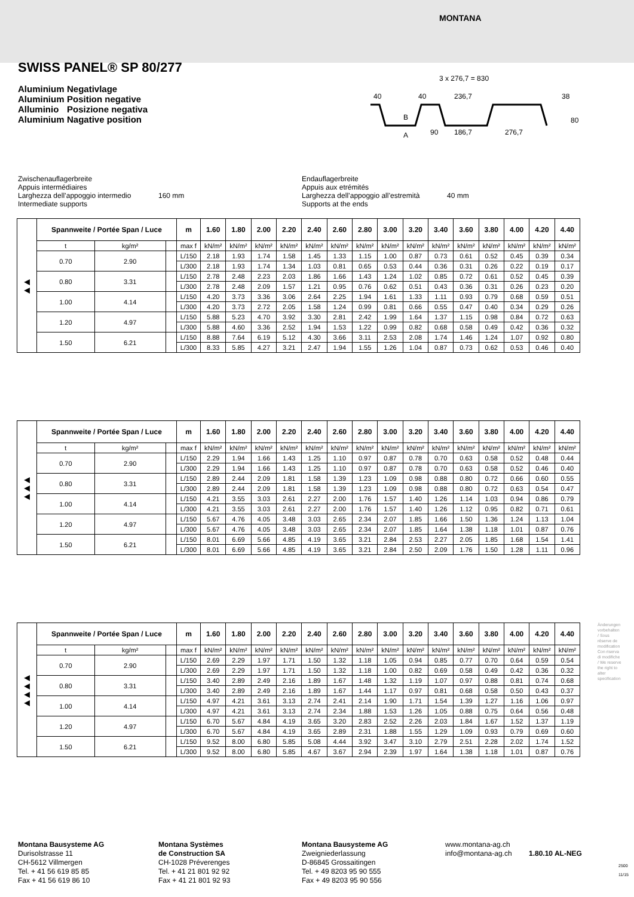MONTANA
SWISS PANEL® SP 80/277
Aluminium Negativlage
Aluminium Position negative
Alluminio Posizione negativa
Aluminium Nagative position
3 x 276,7 = 830
40
40
236,7
38
B
A
90
186,7
276,7
80
Zwischenauflagerbreite
Appuis intermédiaires
Larghezza dell’appoggio intermedio
Intermediate supports
160 mm
Endauflagerbreite
Appuis aux etrémités
Larghezza dell’appoggio all’estremità
Supports at the ends
40 mm
| ◀ ◀ | Spannweite / Portée Span / Luce | | | m | 1.60 | 1.80 | 2.00 | 2.20 | 2.40 | 2.60 | 2.80 | 3.00 | 3.20 | 3.40 | 3.60 | 3.80 | 4.00 | 4.20 | 4.40 |
| --- | --- | --- | --- | --- | --- | --- | --- | --- | --- | --- | --- | --- | --- | --- | --- | --- | --- | --- | --- |
| | t | kg/m² | | max f | kN/m² | kN/m² | kN/m² | kN/m² | kN/m² | kN/m² | kN/m² | kN/m² | kN/m² | kN/m² | kN/m² | kN/m² | kN/m² | kN/m² | kN/m² |
| | 0.70 | 2.90 | | L/150 | 2.18 | 1.93 | 1.74 | 1.58 | 1.45 | 1.33 | 1.15 | 1.00 | 0.87 | 0.73 | 0.61 | 0.52 | 0.45 | 0.39 | 0.34 |
| | | | | L/300 | 2.18 | 1.93 | 1.74 | 1.34 | 1.03 | 0.81 | 0.65 | 0.53 | 0.44 | 0.36 | 0.31 | 0.26 | 0.22 | 0.19 | 0.17 |
| | 0.80 | 3.31 | | L/150 | 2.78 | 2.48 | 2.23 | 2.03 | 1.86 | 1.66 | 1.43 | 1.24 | 1.02 | 0.85 | 0.72 | 0.61 | 0.52 | 0.45 | 0.39 |
| | | | | L/300 | 2.78 | 2.48 | 2.09 | 1.57 | 1.21 | 0.95 | 0.76 | 0.62 | 0.51 | 0.43 | 0.36 | 0.31 | 0.26 | 0.23 | 0.20 |
| | 1.00 | 4.14 | | L/150 | 4.20 | 3.73 | 3.36 | 3.06 | 2.64 | 2.25 | 1.94 | 1.61 | 1.33 | 1.11 | 0.93 | 0.79 | 0.68 | 0.59 | 0.51 |
| | | | | L/300 | 4.20 | 3.73 | 2.72 | 2.05 | 1.58 | 1.24 | 0.99 | 0.81 | 0.66 | 0.55 | 0.47 | 0.40 | 0.34 | 0.29 | 0.26 |
| | 1.20 | 4.97 | | L/150 | 5.88 | 5.23 | 4.70 | 3.92 | 3.30 | 2.81 | 2.42 | 1.99 | 1.64 | 1.37 | 1.15 | 0.98 | 0.84 | 0.72 | 0.63 |
| | | | | L/300 | 5.88 | 4.60 | 3.36 | 2.52 | 1.94 | 1.53 | 1.22 | 0.99 | 0.82 | 0.68 | 0.58 | 0.49 | 0.42 | 0.36 | 0.32 |
| | 1.50 | 6.21 | | L/150 | 8.88 | 7.64 | 6.19 | 5.12 | 4.30 | 3.66 | 3.11 | 2.53 | 2.08 | 1.74 | 1.46 | 1.24 | 1.07 | 0.92 | 0.80 |
| | | | | L/300 | 8.33 | 5.85 | 4.27 | 3.21 | 2.47 | 1.94 | 1.55 | 1.26 | 1.04 | 0.87 | 0.73 | 0.62 | 0.53 | 0.46 | 0.40 |
| ◀ ◀ ◀ | Spannweite / Portée Span / Luce | | | m | 1.60 | 1.80 | 2.00 | 2.20 | 2.40 | 2.60 | 2.80 | 3.00 | 3.20 | 3.40 | 3.60 | 3.80 | 4.00 | 4.20 | 4.40 |
| --- | --- | --- | --- | --- | --- | --- | --- | --- | --- | --- | --- | --- | --- | --- | --- | --- | --- | --- | --- |
| | t | kg/m² | | max f | kN/m² | kN/m² | kN/m² | kN/m² | kN/m² | kN/m² | kN/m² | kN/m² | kN/m² | kN/m² | kN/m² | kN/m² | kN/m² | kN/m² | kN/m² |
| | 0.70 | 2.90 | | L/150 | 2.29 | 1.94 | 1.66 | 1.43 | 1.25 | 1.10 | 0.97 | 0.87 | 0.78 | 0.70 | 0.63 | 0.58 | 0.52 | 0.48 | 0.44 |
| | | | | L/300 | 2.29 | 1.94 | 1.66 | 1.43 | 1.25 | 1.10 | 0.97 | 0.87 | 0.78 | 0.70 | 0.63 | 0.58 | 0.52 | 0.46 | 0.40 |
| | 0.80 | 3.31 | | L/150 | 2.89 | 2.44 | 2.09 | 1.81 | 1.58 | 1.39 | 1.23 | 1.09 | 0.98 | 0.88 | 0.80 | 0.72 | 0.66 | 0.60 | 0.55 |
| | | | | L/300 | 2.89 | 2.44 | 2.09 | 1.81 | 1.58 | 1.39 | 1.23 | 1.09 | 0.98 | 0.88 | 0.80 | 0.72 | 0.63 | 0.54 | 0.47 |
| | 1.00 | 4.14 | | L/150 | 4.21 | 3.55 | 3.03 | 2.61 | 2.27 | 2.00 | 1.76 | 1.57 | 1.40 | 1.26 | 1.14 | 1.03 | 0.94 | 0.86 | 0.79 |
| | | | | L/300 | 4.21 | 3.55 | 3.03 | 2.61 | 2.27 | 2.00 | 1.76 | 1.57 | 1.40 | 1.26 | 1.12 | 0.95 | 0.82 | 0.71 | 0.61 |
| | 1.20 | 4.97 | | L/150 | 5.67 | 4.76 | 4.05 | 3.48 | 3.03 | 2.65 | 2.34 | 2.07 | 1.85 | 1.66 | 1.50 | 1.36 | 1.24 | 1.13 | 1.04 |
| | | | | L/300 | 5.67 | 4.76 | 4.05 | 3.48 | 3.03 | 2.65 | 2.34 | 2.07 | 1.85 | 1.64 | 1.38 | 1.18 | 1.01 | 0.87 | 0.76 |
| | 1.50 | 6.21 | | L/150 | 8.01 | 6.69 | 5.66 | 4.85 | 4.19 | 3.65 | 3.21 | 2.84 | 2.53 | 2.27 | 2.05 | 1.85 | 1.68 | 1.54 | 1.41 |
| | | | | L/300 | 8.01 | 6.69 | 5.66 | 4.85 | 4.19 | 3.65 | 3.21 | 2.84 | 2.50 | 2.09 | 1.76 | 1.50 | 1.28 | 1.11 | 0.96 |
| ◀ ◀ ◀ ◀ | Spannweite / Portée Span / Luce | | | m | 1.60 | 1.80 | 2.00 | 2.20 | 2.40 | 2.60 | 2.80 | 3.00 | 3.20 | 3.40 | 3.60 | 3.80 | 4.00 | 4.20 | 4.40 |
| --- | --- | --- | --- | --- | --- | --- | --- | --- | --- | --- | --- | --- | --- | --- | --- | --- | --- | --- | --- |
| | t | kg/m² | | max f | kN/m² | kN/m² | kN/m² | kN/m² | kN/m² | kN/m² | kN/m² | kN/m² | kN/m² | kN/m² | kN/m² | kN/m² | kN/m² | kN/m² | kN/m² |
| | 0.70 | 2.90 | | L/150 | 2.69 | 2.29 | 1.97 | 1.71 | 1.50 | 1.32 | 1.18 | 1.05 | 0.94 | 0.85 | 0.77 | 0.70 | 0.64 | 0.59 | 0.54 |
| | | | | L/300 | 2.69 | 2.29 | 1.97 | 1.71 | 1.50 | 1.32 | 1.18 | 1.00 | 0.82 | 0.69 | 0.58 | 0.49 | 0.42 | 0.36 | 0.32 |
| | 0.80 | 3.31 | | L/150 | 3.40 | 2.89 | 2.49 | 2.16 | 1.89 | 1.67 | 1.48 | 1.32 | 1.19 | 1.07 | 0.97 | 0.88 | 0.81 | 0.74 | 0.68 |
| | | | | L/300 | 3.40 | 2.89 | 2.49 | 2.16 | 1.89 | 1.67 | 1.44 | 1.17 | 0.97 | 0.81 | 0.68 | 0.58 | 0.50 | 0.43 | 0.37 |
| | 1.00 | 4.14 | | L/150 | 4.97 | 4.21 | 3.61 | 3.13 | 2.74 | 2.41 | 2.14 | 1.90 | 1.71 | 1.54 | 1.39 | 1.27 | 1.16 | 1.06 | 0.97 |
| | | | | L/300 | 4.97 | 4.21 | 3.61 | 3.13 | 2.74 | 2.34 | 1.88 | 1.53 | 1.26 | 1.05 | 0.88 | 0.75 | 0.64 | 0.56 | 0.48 |
| | 1.20 | 4.97 | | L/150 | 6.70 | 5.67 | 4.84 | 4.19 | 3.65 | 3.20 | 2.83 | 2.52 | 2.26 | 2.03 | 1.84 | 1.67 | 1.52 | 1.37 | 1.19 |
| | | | | L/300 | 6.70 | 5.67 | 4.84 | 4.19 | 3.65 | 2.89 | 2.31 | 1.88 | 1.55 | 1.29 | 1.09 | 0.93 | 0.79 | 0.69 | 0.60 |
| | 1.50 | 6.21 | | L/150 | 9.52 | 8.00 | 6.80 | 5.85 | 5.08 | 4.44 | 3.92 | 3.47 | 3.10 | 2.79 | 2.51 | 2.28 | 2.02 | 1.74 | 1.52 |
| | | | | L/300 | 9.52 | 8.00 | 6.80 | 5.85 | 4.67 | 3.67 | 2.94 | 2.39 | 1.97 | 1.64 | 1.38 | 1.18 | 1.01 | 0.87 | 0.76 |
Änderungen vorbehalten / Sous réserve de modification Con riserva di modifiche / We reserve the right to alter specification
Montana Bausysteme AG
Durisolstrasse 11
CH-5612 Villmergen
Tel. + 41 56 619 85 85
Fax + 41 56 619 86 10
Montana Systèmes
de Construction SA
CH-1028 Préverenges
Tel. + 41 21 801 92 92
Fax + 41 21 801 92 93
Montana Bausysteme AG
Zweigniederlassung
D-86845 Grossaitingen
Tel. + 49 8203 95 90 555
Fax + 49 8203 95 90 556
www.montana-ag.ch
info@montana-ag.ch
1.80.10 AL-NEG
2500 11/15